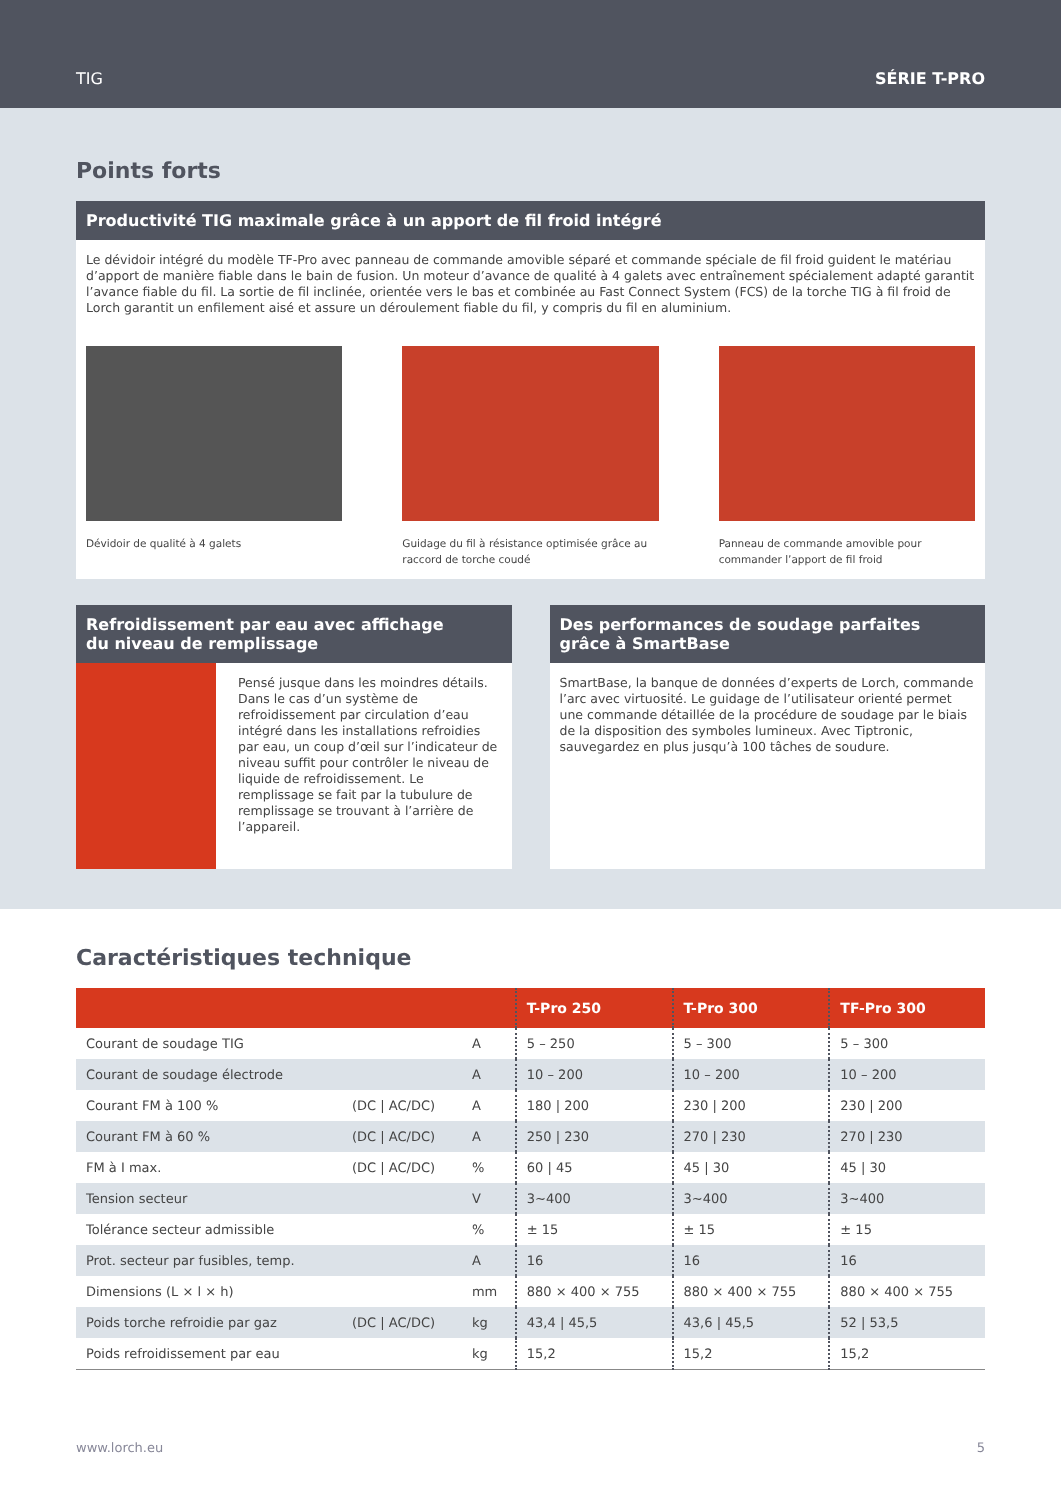TIG SÉRIE T-PRO
Points forts
Productivité TIG maximale grâce à un apport de fil froid intégré
Le dévidoir intégré du modèle TF-Pro avec panneau de commande amovible séparé et commande spéciale de fil froid guident le matériau d’apport de manière fiable dans le bain de fusion. Un moteur d’avance de qualité à 4 galets avec entraînement spécialement adapté garantit l’avance fiable du fil. La sortie de fil inclinée, orientée vers le bas et combinée au Fast Connect System (FCS) de la torche TIG à fil froid de Lorch garantit un enfilement aisé et assure un déroulement fiable du fil, y compris du fil en aluminium.
Dévidoir de qualité à 4 galets Guidage du fil à résistance optimisée grâce au raccord de torche coudé
Panneau de commande amovible pour commander l’apport de fil froid
Refroidissement par eau avec affichage
du niveau de remplissage
Pensé jusque dans les moindres détails. Dans le cas d’un système de refroidissement par circulation d’eau intégré dans les installations refroidies par eau, un coup d’œil sur l’indicateur de niveau suffit pour contrôler le niveau de liquide de refroidissement. Le remplissage se fait par la tubulure de remplissage se trouvant à l’arrière de l’appareil.
Des performances de soudage parfaites
grâce à SmartBase
SmartBase, la banque de données d’experts de Lorch, commande l’arc avec virtuosité. Le guidage de l’utilisateur orienté permet une commande détaillée de la procédure de soudage par le biais de la disposition des symboles lumineux. Avec Tiptronic, sauvegardez en plus jusqu’à 100 tâches de soudure.
Caractéristiques technique
| | | | T-Pro 250 | T-Pro 300 | TF-Pro 300 |
| --- | --- | --- | --- | --- | --- |
| Courant de soudage TIG | | A | 5 – 250 | 5 – 300 | 5 – 300 |
| Courant de soudage électrode | | A | 10 – 200 | 10 – 200 | 10 – 200 |
| Courant FM à 100 % | (DC / AC/DC) | A | 180 / 200 | 230 / 200 | 230 / 200 |
| Courant FM à 60 % | (DC / AC/DC) | A | 250 / 230 | 270 / 230 | 270 / 230 |
| FM à I max. | (DC / AC/DC) | % | 60 / 45 | 45 / 30 | 45 / 30 |
| Tension secteur | | V | 3~400 | 3~400 | 3~400 |
| Tolérance secteur admissible | | % | ± 15 | ± 15 | ± 15 |
| Prot. secteur par fusibles, temp. | | A | 16 | 16 | 16 |
| Dimensions (L × l × h) | | mm | 880 × 400 × 755 | 880 × 400 × 755 | 880 × 400 × 755 |
| Poids torche refroidie par gaz | (DC / AC/DC) | kg | 43,4 / 45,5 | 43,6 / 45,5 | 52 / 53,5 |
| Poids refroidissement par eau | | kg | 15,2 | 15,2 | 15,2 |
www.lorch.eu 5